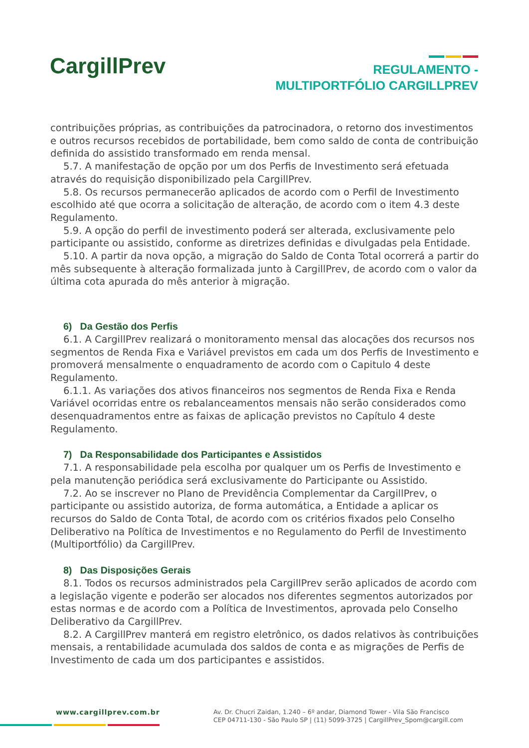CargillPrev
REGULAMENTO -
MULTIPORTFÓLIO CARGILLPREV
contribuições próprias, as contribuições da patrocinadora, o retorno dos investimentos e outros recursos recebidos de portabilidade, bem como saldo de conta de contribuição definida do assistido transformado em renda mensal.
5.7. A manifestação de opção por um dos Perfis de Investimento será efetuada através do requisição disponibilizado pela CargillPrev.
5.8. Os recursos permanecerão aplicados de acordo com o Perfil de Investimento escolhido até que ocorra a solicitação de alteração, de acordo com o item 4.3 deste Regulamento.
5.9. A opção do perfil de investimento poderá ser alterada, exclusivamente pelo participante ou assistido, conforme as diretrizes definidas e divulgadas pela Entidade.
5.10. A partir da nova opção, a migração do Saldo de Conta Total ocorrerá a partir do mês subsequente à alteração formalizada junto à CargillPrev, de acordo com o valor da última cota apurada do mês anterior à migração.
6) Da Gestão dos Perfis
6.1. A CargillPrev realizará o monitoramento mensal das alocações dos recursos nos segmentos de Renda Fixa e Variável previstos em cada um dos Perfis de Investimento e promoverá mensalmente o enquadramento de acordo com o Capitulo 4 deste Regulamento.
6.1.1. As variações dos ativos financeiros nos segmentos de Renda Fixa e Renda Variável ocorridas entre os rebalanceamentos mensais não serão considerados como desenquadramentos entre as faixas de aplicação previstos no Capítulo 4 deste Regulamento.
7) Da Responsabilidade dos Participantes e Assistidos
7.1. A responsabilidade pela escolha por qualquer um os Perfis de Investimento e pela manutenção periódica será exclusivamente do Participante ou Assistido.
7.2. Ao se inscrever no Plano de Previdência Complementar da CargillPrev, o participante ou assistido autoriza, de forma automática, a Entidade a aplicar os recursos do Saldo de Conta Total, de acordo com os critérios fixados pelo Conselho Deliberativo na Política de Investimentos e no Regulamento do Perfil de Investimento (Multiportfólio) da CargillPrev.
8) Das Disposições Gerais
8.1. Todos os recursos administrados pela CargillPrev serão aplicados de acordo com a legislação vigente e poderão ser alocados nos diferentes segmentos autorizados por estas normas e de acordo com a Política de Investimentos, aprovada pelo Conselho Deliberativo da CargillPrev.
8.2. A CargillPrev manterá em registro eletrônico, os dados relativos às contribuições mensais, a rentabilidade acumulada dos saldos de conta e as migrações de Perfis de Investimento de cada um dos participantes e assistidos.
www.cargillprev.com.br
Av. Dr. Chucri Zaidan, 1.240 – 6º andar, Diamond Tower - Vila São Francisco
CEP 04711-130 - São Paulo SP | (11) 5099-3725 | CargillPrev_Spom@cargill.com